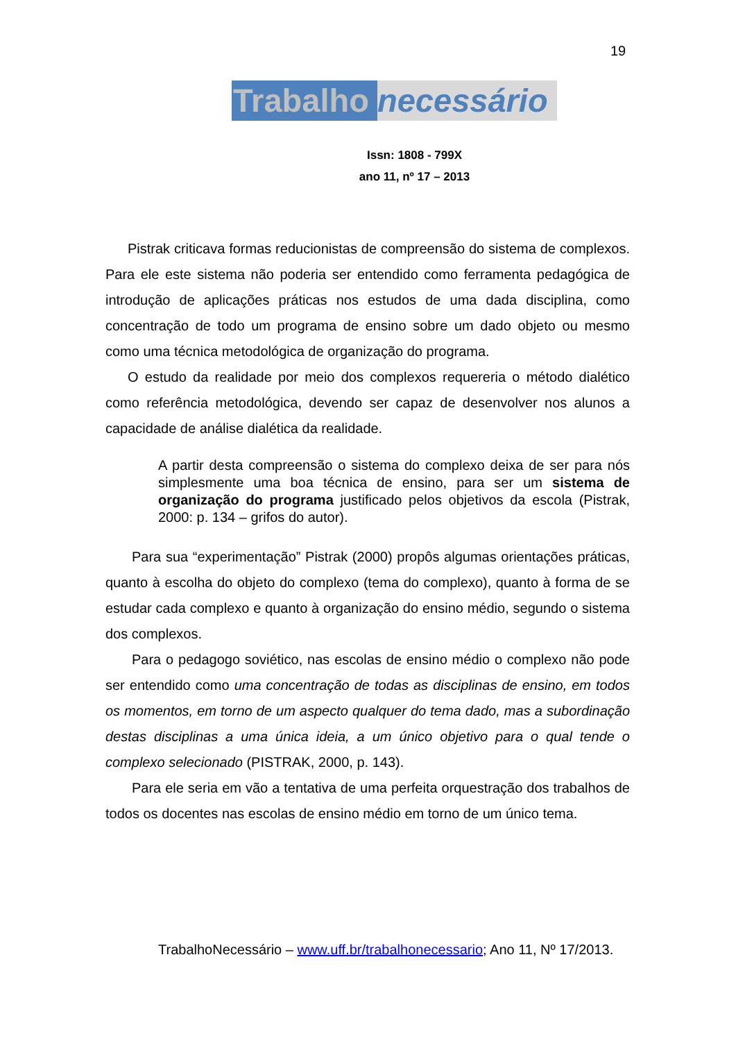19
Trabalho necessário
Issn: 1808 - 799X
ano 11, nº 17 – 2013
Pistrak criticava formas reducionistas de compreensão do sistema de complexos. Para ele este sistema não poderia ser entendido como ferramenta pedagógica de introdução de aplicações práticas nos estudos de uma dada disciplina, como concentração de todo um programa de ensino sobre um dado objeto ou mesmo como uma técnica metodológica de organização do programa.
O estudo da realidade por meio dos complexos requereria o método dialético como referência metodológica, devendo ser capaz de desenvolver nos alunos a capacidade de análise dialética da realidade.
A partir desta compreensão o sistema do complexo deixa de ser para nós simplesmente uma boa técnica de ensino, para ser um sistema de organização do programa justificado pelos objetivos da escola (Pistrak, 2000: p. 134 – grifos do autor).
Para sua “experimentação” Pistrak (2000) propôs algumas orientações práticas, quanto à escolha do objeto do complexo (tema do complexo), quanto à forma de se estudar cada complexo e quanto à organização do ensino médio, segundo o sistema dos complexos.
Para o pedagogo soviético, nas escolas de ensino médio o complexo não pode ser entendido como uma concentração de todas as disciplinas de ensino, em todos os momentos, em torno de um aspecto qualquer do tema dado, mas a subordinação destas disciplinas a uma única ideia, a um único objetivo para o qual tende o complexo selecionado (PISTRAK, 2000, p. 143).
Para ele seria em vão a tentativa de uma perfeita orquestração dos trabalhos de todos os docentes nas escolas de ensino médio em torno de um único tema.
TrabalhoNecessário – www.uff.br/trabalhonecessario; Ano 11, Nº 17/2013.